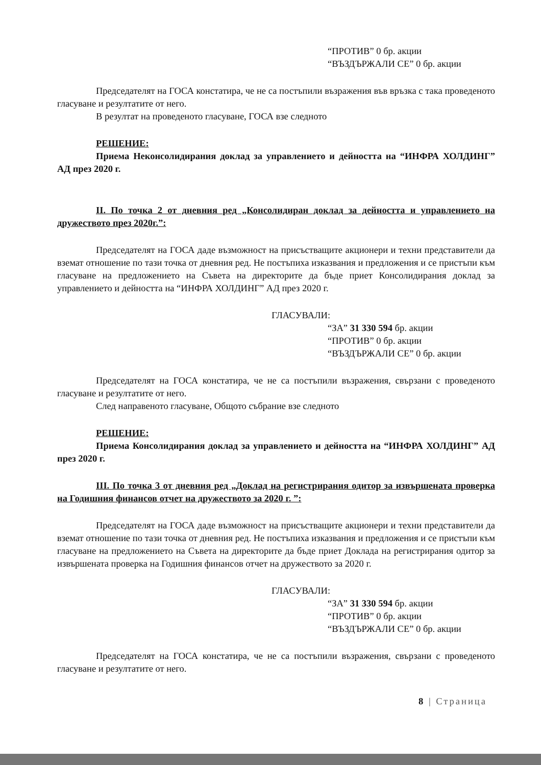“ПРОТИВ” 0 бр. акции
“ВЪЗДЪРЖАЛИ СЕ” 0 бр. акции
Председателят на ГОСА констатира, че не са постъпили възражения във връзка с така проведеното гласуване и резултатите от него.
В резултат на проведеното гласуване, ГОСА взе следното
РЕШЕНИЕ:
Приема Неконсолидирания доклад за управлението и дейността на “ИНФРА ХОЛДИНГ” АД през 2020 г.
II. По точка 2 от дневния ред „Консолидиран доклад за дейността и управлението на дружеството през 2020г.”:
Председателят на ГОСА даде възможност на присъстващите акционери и техни представители да вземат отношение по тази точка от дневния ред. Не постъпиха изказвания и предложения и се пристъпи към гласуване на предложението на Съвета на директорите да бъде приет Консолидирания доклад за управлението и дейността на “ИНФРА ХОЛДИНГ” АД през 2020 г.
ГЛАСУВАЛИ:
“ЗА” 31 330 594 бр. акции
“ПРОТИВ” 0 бр. акции
“ВЪЗДЪРЖАЛИ СЕ” 0 бр. акции
Председателят на ГОСА констатира, че не са постъпили възражения, свързани с проведеното гласуване и резултатите от него.
След направеното гласуване, Общото събрание взе следното
РЕШЕНИЕ:
Приема Консолидирания доклад за управлението и дейността на “ИНФРА ХОЛДИНГ” АД през 2020 г.
III. По точка 3 от дневния ред „Доклад на регистрирания одитор за извършената проверка на Годишния финансов отчет на дружеството за 2020 г. ”:
Председателят на ГОСА даде възможност на присъстващите акционери и техни представители да вземат отношение по тази точка от дневния ред. Не постъпиха изказвания и предложения и се пристъпи към гласуване на предложението на Съвета на директорите да бъде приет Доклада на регистрирания одитор за извършената проверка на Годишния финансов отчет на дружеството за 2020 г.
ГЛАСУВАЛИ:
“ЗА” 31 330 594 бр. акции
“ПРОТИВ” 0 бр. акции
“ВЪЗДЪРЖАЛИ СЕ” 0 бр. акции
Председателят на ГОСА констатира, че не са постъпили възражения, свързани с проведеното гласуване и резултатите от него.
8 | Страница